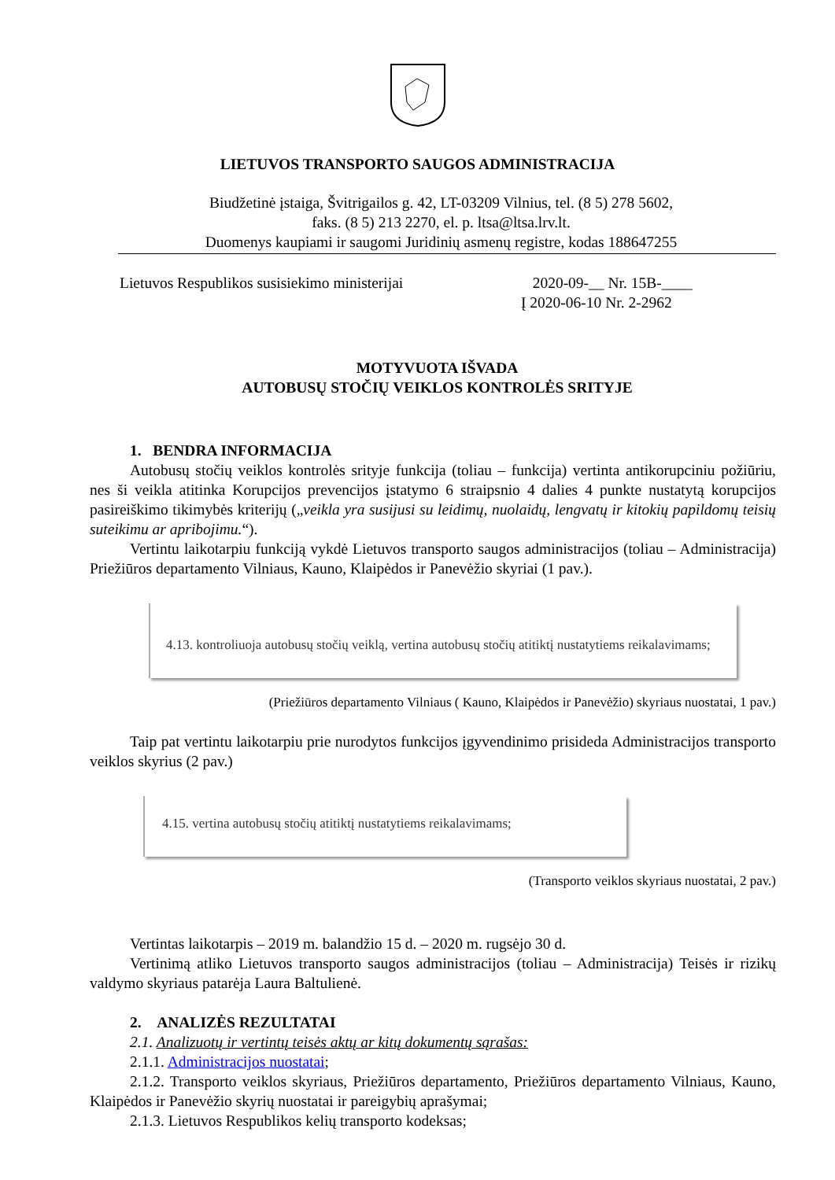LIETUVOS TRANSPORTO SAUGOS ADMINISTRACIJA
Biudžetinė įstaiga, Švitrigailos g. 42, LT-03209 Vilnius, tel. (8 5) 278 5602,
faks. (8 5) 213 2270, el. p. ltsa@ltsa.lrv.lt.
Duomenys kaupiami ir saugomi Juridinių asmenų registre, kodas 188647255
Lietuvos Respublikos susisiekimo ministerijai
2020-09-__ Nr. 15B-____
Į 2020-06-10 Nr. 2-2962
MOTYVUOTA IŠVADA
AUTOBUSŲ STOČIŲ VEIKLOS KONTROLĖS SRITYJE
1. BENDRA INFORMACIJA
Autobusų stočių veiklos kontrolės srityje funkcija (toliau – funkcija) vertinta antikorupciniu požiūriu, nes ši veikla atitinka Korupcijos prevencijos įstatymo 6 straipsnio 4 dalies 4 punkte nustatytą korupcijos pasireiškimo tikimybės kriterijų („veikla yra susijusi su leidimų, nuolaidų, lengvatų ir kitokių papildomų teisių suteikimu ar apribojimu.“).
Vertintu laikotarpiu funkciją vykdė Lietuvos transporto saugos administracijos (toliau – Administracija) Priežiūros departamento Vilniaus, Kauno, Klaipėdos ir Panevėžio skyriai (1 pav.).
4.13. kontroliuoja autobusų stočių veiklą, vertina autobusų stočių atitiktį nustatytiems reikalavimams;
(Priežiūros departamento Vilniaus ( Kauno, Klaipėdos ir Panevėžio) skyriaus nuostatai, 1 pav.)
Taip pat vertintu laikotarpiu prie nurodytos funkcijos įgyvendinimo prisideda Administracijos transporto veiklos skyrius (2 pav.)
4.15. vertina autobusų stočių atitiktį nustatytiems reikalavimams;
(Transporto veiklos skyriaus nuostatai, 2 pav.)
Vertintas laikotarpis – 2019 m. balandžio 15 d. – 2020 m. rugsėjo 30 d.
Vertinimą atliko Lietuvos transporto saugos administracijos (toliau – Administracija) Teisės ir rizikų valdymo skyriaus patarėja Laura Baltulienė.
2. ANALIZĖS REZULTATAI
2.1. Analizuotų ir vertintų teisės aktų ar kitų dokumentų sąrašas:
2.1.1. Administracijos nuostatai;
2.1.2. Transporto veiklos skyriaus, Priežiūros departamento, Priežiūros departamento Vilniaus, Kauno, Klaipėdos ir Panevėžio skyrių nuostatai ir pareigybių aprašymai;
2.1.3. Lietuvos Respublikos kelių transporto kodeksas;